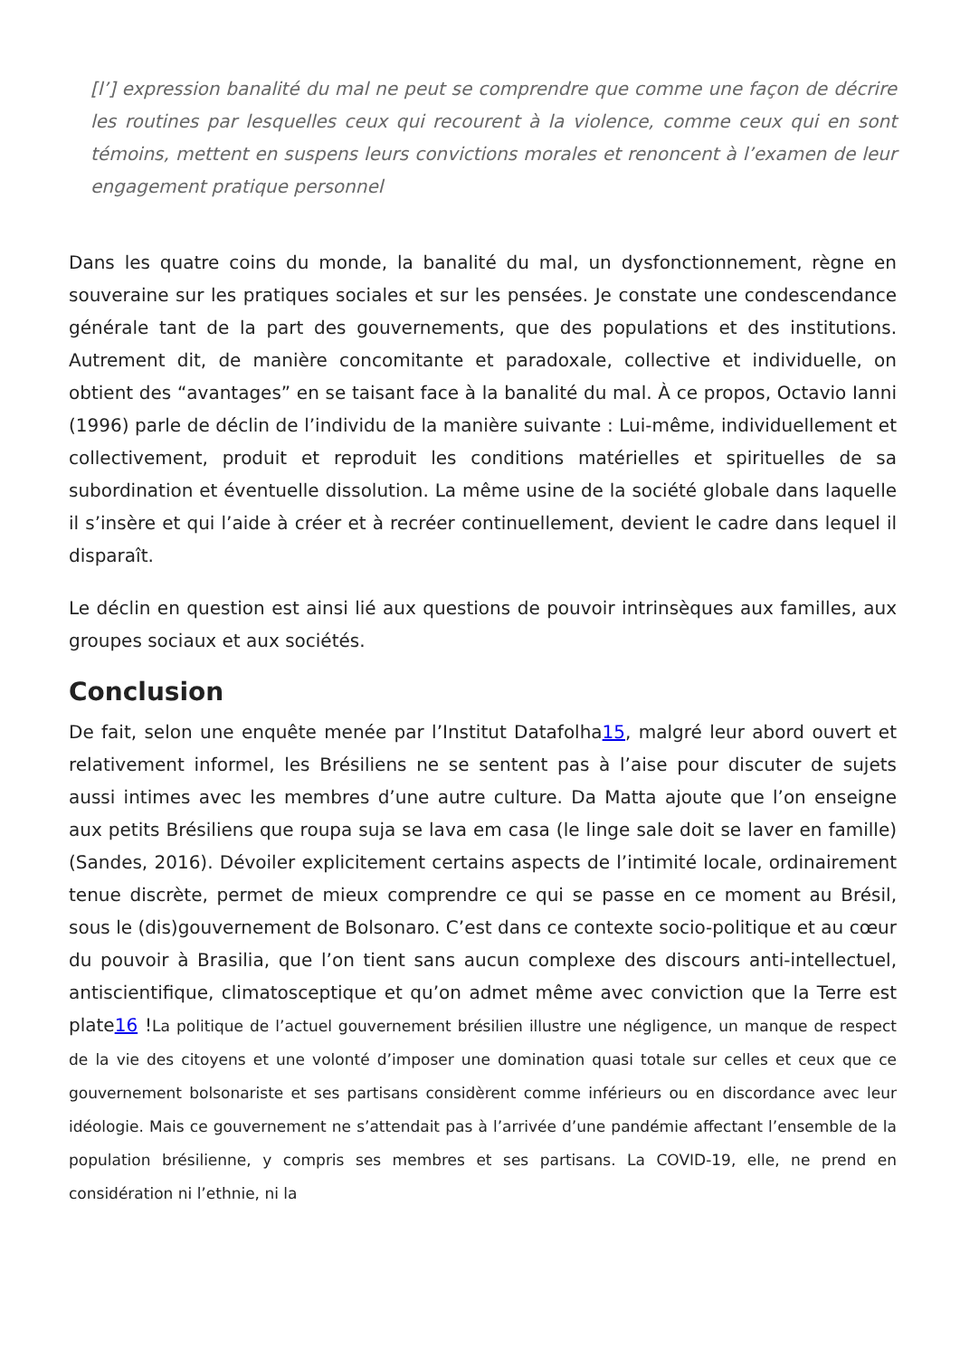[l’] expression banalité du mal ne peut se comprendre que comme une façon de décrire les routines par lesquelles ceux qui recourent à la violence, comme ceux qui en sont témoins, mettent en suspens leurs convictions morales et renoncent à l’examen de leur engagement pratique personnel
Dans les quatre coins du monde, la banalité du mal, un dysfonctionnement, règne en souveraine sur les pratiques sociales et sur les pensées. Je constate une condescendance générale tant de la part des gouvernements, que des populations et des institutions. Autrement dit, de manière concomitante et paradoxale, collective et individuelle, on obtient des “avantages” en se taisant face à la banalité du mal. À ce propos, Octavio Ianni (1996) parle de déclin de l’individu de la manière suivante : Lui-même, individuellement et collectivement, produit et reproduit les conditions matérielles et spirituelles de sa subordination et éventuelle dissolution. La même usine de la société globale dans laquelle il s’insère et qui l’aide à créer et à recréer continuellement, devient le cadre dans lequel il disparaît.
Le déclin en question est ainsi lié aux questions de pouvoir intrinsèques aux familles, aux groupes sociaux et aux sociétés.
Conclusion
De fait, selon une enquête menée par l’Institut Datafolha15, malgré leur abord ouvert et relativement informel, les Brésiliens ne se sentent pas à l’aise pour discuter de sujets aussi intimes avec les membres d’une autre culture. Da Matta ajoute que l’on enseigne aux petits Brésiliens que roupa suja se lava em casa (le linge sale doit se laver en famille) (Sandes, 2016). Dévoiler explicitement certains aspects de l’intimité locale, ordinairement tenue discrète, permet de mieux comprendre ce qui se passe en ce moment au Brésil, sous le (dis)gouvernement de Bolsonaro. C’est dans ce contexte socio-politique et au cœur du pouvoir à Brasilia, que l’on tient sans aucun complexe des discours anti-intellectuel, antiscientifique, climatosceptique et qu’on admet même avec conviction que la Terre est plate16 !La politique de l’actuel gouvernement brésilien illustre une négligence, un manque de respect de la vie des citoyens et une volonté d’imposer une domination quasi totale sur celles et ceux que ce gouvernement bolsonariste et ses partisans considèrent comme inférieurs ou en discordance avec leur idéologie. Mais ce gouvernement ne s’attendait pas à l’arrivée d’une pandémie affectant l’ensemble de la population brésilienne, y compris ses membres et ses partisans. La COVID-19, elle, ne prend en considération ni l’ethnie, ni la